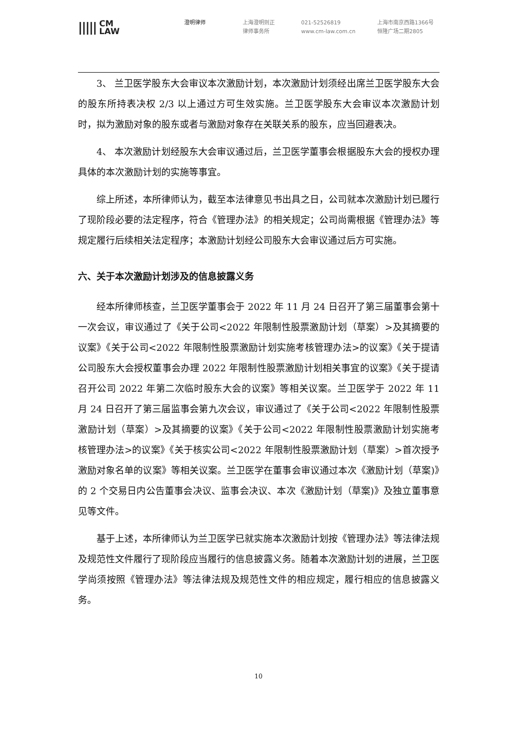||||| CM
LAW
澄明律师 上海澄明则正
律师事务所
021-52526819
www.cm-law.com.cn
上海市南京西路1366号
恒隆广场二期2805
3、 兰卫医学股东大会审议本次激励计划，本次激励计划须经出席兰卫医学股东大会的股东所持表决权 2/3 以上通过方可生效实施。兰卫医学股东大会审议本次激励计划时，拟为激励对象的股东或者与激励对象存在关联关系的股东，应当回避表决。
4、 本次激励计划经股东大会审议通过后，兰卫医学董事会根据股东大会的授权办理具体的本次激励计划的实施等事宜。
综上所述，本所律师认为，截至本法律意见书出具之日，公司就本次激励计划已履行了现阶段必要的法定程序，符合《管理办法》的相关规定；公司尚需根据《管理办法》等规定履行后续相关法定程序；本激励计划经公司股东大会审议通过后方可实施。
六、关于本次激励计划涉及的信息披露义务
经本所律师核查，兰卫医学董事会于 2022 年 11 月 24 日召开了第三届董事会第十一次会议，审议通过了《关于公司<2022 年限制性股票激励计划（草案）>及其摘要的议案》《关于公司<2022 年限制性股票激励计划实施考核管理办法>的议案》《关于提请公司股东大会授权董事会办理 2022 年限制性股票激励计划相关事宜的议案》《关于提请召开公司 2022 年第二次临时股东大会的议案》等相关议案。兰卫医学于 2022 年 11 月 24 日召开了第三届监事会第九次会议，审议通过了《关于公司<2022 年限制性股票激励计划（草案）>及其摘要的议案》《关于公司<2022 年限制性股票激励计划实施考核管理办法>的议案》《关于核实公司<2022 年限制性股票激励计划（草案）>首次授予激励对象名单的议案》等相关议案。兰卫医学在董事会审议通过本次《激励计划（草案)》的 2 个交易日内公告董事会决议、监事会决议、本次《激励计划（草案)》及独立董事意见等文件。
基于上述，本所律师认为兰卫医学已就实施本次激励计划按《管理办法》等法律法规及规范性文件履行了现阶段应当履行的信息披露义务。随着本次激励计划的进展，兰卫医学尚须按照《管理办法》等法律法规及规范性文件的相应规定，履行相应的信息披露义务。
10